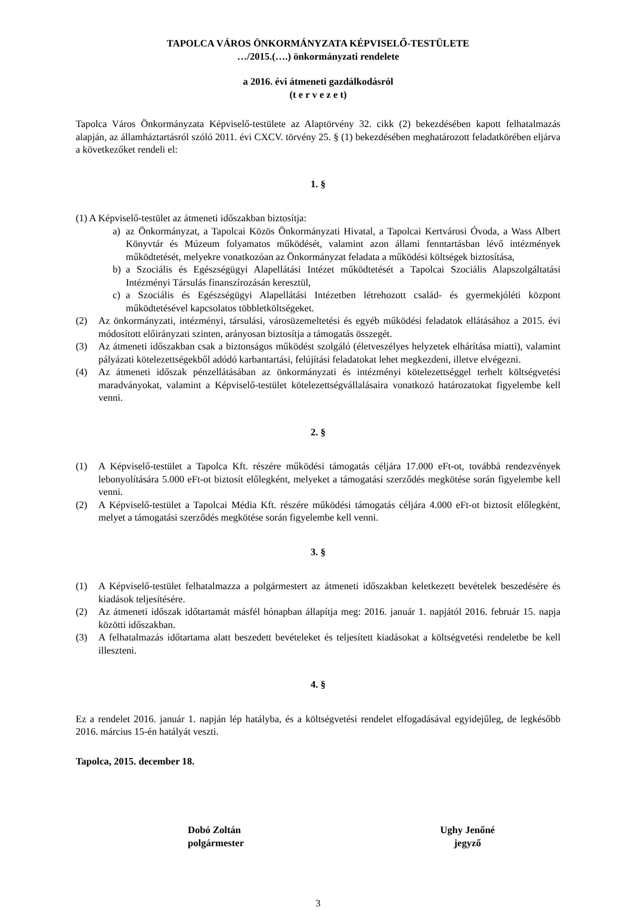TAPOLCA VÁROS ÖNKORMÁNYZATA KÉPVISELŐ-TESTÜLETE
…/2015.(….) önkormányzati rendelete
a 2016. évi átmeneti gazdálkodásról
(t e r v e z e t)
Tapolca Város Önkormányzata Képviselő-testülete az Alaptörvény 32. cikk (2) bekezdésében kapott felhatalmazás alapján, az államháztartásról szóló 2011. évi CXCV. törvény 25. § (1) bekezdésében meghatározott feladatkörében eljárva a következőket rendeli el:
1. §
(1) A Képviselő-testület az átmeneti időszakban biztosítja:
a) az Önkormányzat, a Tapolcai Közös Önkormányzati Hivatal, a Tapolcai Kertvárosi Óvoda, a Wass Albert Könyvtár és Múzeum folyamatos működését, valamint azon állami fenntartásban lévő intézmények működtetését, melyekre vonatkozóan az Önkormányzat feladata a működési költségek biztosítása,
b) a Szociális és Egészségügyi Alapellátási Intézet működtetését a Tapolcai Szociális Alapszolgáltatási Intézményi Társulás finanszírozásán keresztül,
c) a Szociális és Egészségügyi Alapellátási Intézetben létrehozott család- és gyermekjóléti központ működtetésével kapcsolatos többletköltségeket.
(2) Az önkormányzati, intézményi, társulási, városüzemeltetési és egyéb működési feladatok ellátásához a 2015. évi módosított előirányzati szinten, arányosan biztosítja a támogatás összegét.
(3) Az átmeneti időszakban csak a biztonságos működést szolgáló (életveszélyes helyzetek elhárítása miatti), valamint pályázati kötelezettségekből adódó karbantartási, felújítási feladatokat lehet megkezdeni, illetve elvégezni.
(4) Az átmeneti időszak pénzellátásában az önkormányzati és intézményi kötelezettséggel terhelt költségvetési maradványokat, valamint a Képviselő-testület kötelezettségvállalásaira vonatkozó határozatokat figyelembe kell venni.
2. §
(1) A Képviselő-testület a Tapolca Kft. részére működési támogatás céljára 17.000 eFt-ot, továbbá rendezvények lebonyolítására 5.000 eFt-ot biztosít előlegként, melyeket a támogatási szerződés megkötése során figyelembe kell venni.
(2) A Képviselő-testület a Tapolcai Média Kft. részére működési támogatás céljára 4.000 eFt-ot biztosít előlegként, melyet a támogatási szerződés megkötése során figyelembe kell venni.
3. §
(1) A Képviselő-testület felhatalmazza a polgármestert az átmeneti időszakban keletkezett bevételek beszedésére és kiadások teljesítésére.
(2) Az átmeneti időszak időtartamát másfél hónapban állapítja meg: 2016. január 1. napjától 2016. február 15. napja közötti időszakban.
(3) A felhatalmazás időtartama alatt beszedett bevételeket és teljesített kiadásokat a költségvetési rendeletbe be kell illeszteni.
4. §
Ez a rendelet 2016. január 1. napján lép hatályba, és a költségvetési rendelet elfogadásával egyidejűleg, de legkésőbb 2016. március 15-én hatályát veszti.
Tapolca, 2015. december 18.
Dobó Zoltán
polgármester
Ughy Jenőné
jegyző
3